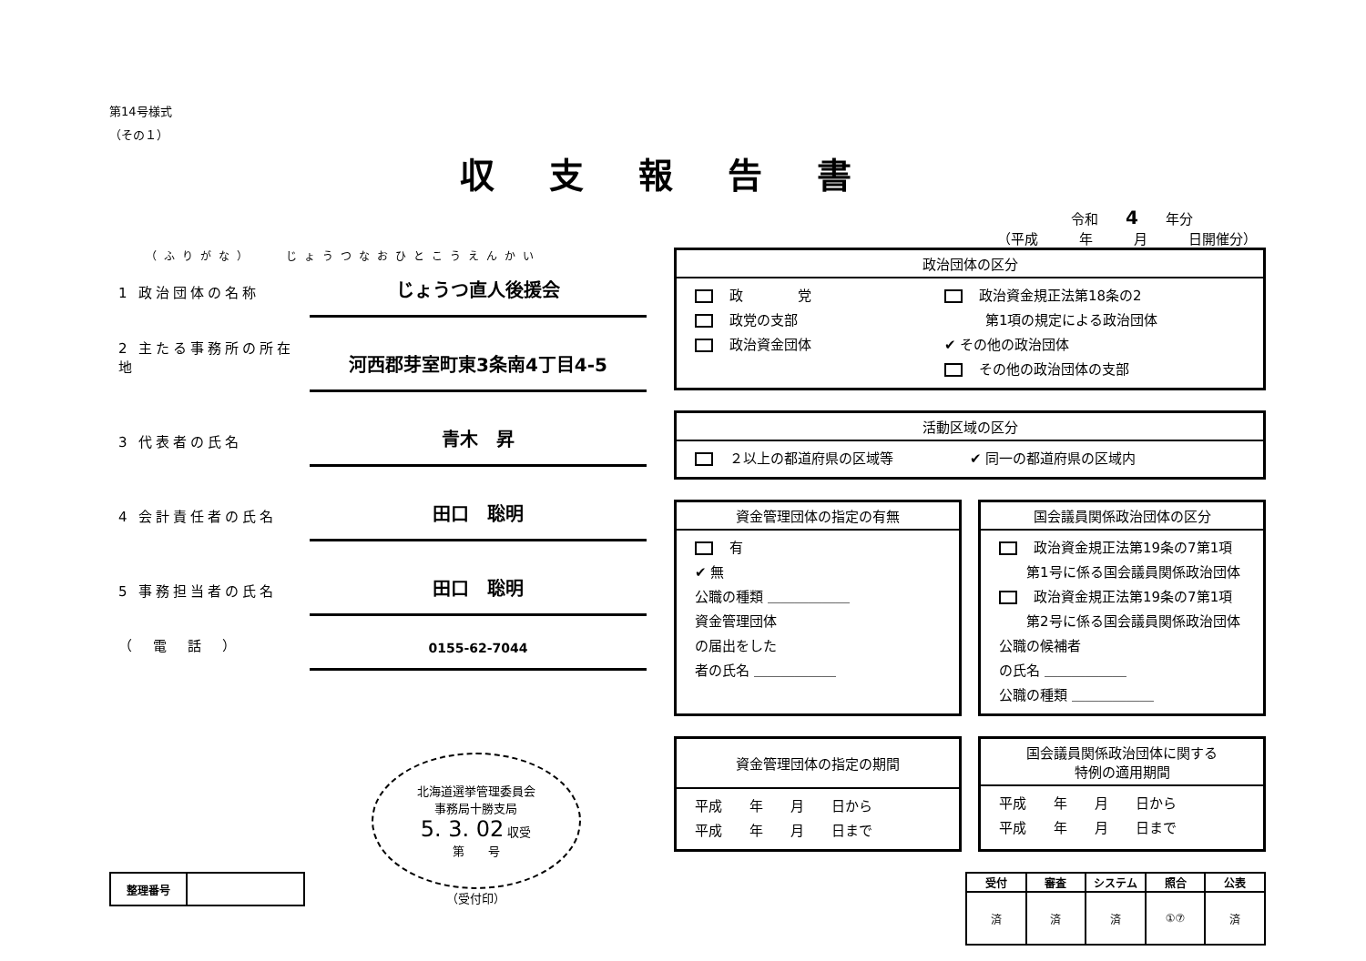第14号様式
（その１）
収支報告書
令和　　4　　年分
（平成　　　年　　　月　　　日開催分）
（ふりがな）　　じょうつなおひとこうえんかい
1 政治団体の名称
じょうつ直人後援会
2 主たる事務所の所在地
河西郡芽室町東3条南4丁目4-5
3 代表者の氏名
青木　昇
4 会計責任者の氏名
田口　聡明
5 事務担当者の氏名
田口　聡明
（　電　話　）
0155-62-7044
| 整理番号 | |
北海道選挙管理委員会
事務局十勝支局
5. 3. 02 収受
第　　号
（受付印）
政治団体の区分
政　　　　党
政党の支部
政治資金団体
政治資金規正法第18条の2
　　　第1項の規定による政治団体
✔ その他の政治団体
その他の政治団体の支部
活動区域の区分
２以上の都道府県の区域等 ✔ 同一の都道府県の区域内
資金管理団体の指定の有無
有
✔ 無
公職の種類 ＿＿＿＿＿＿
資金管理団体
の届出をした
者の氏名 ＿＿＿＿＿＿
国会議員関係政治団体の区分
政治資金規正法第19条の7第1項
　　第1号に係る国会議員関係政治団体
政治資金規正法第19条の7第1項
　　第2号に係る国会議員関係政治団体
公職の候補者
の氏名 ＿＿＿＿＿＿
公職の種類 ＿＿＿＿＿＿
資金管理団体の指定の期間
平成　　年　　月　　日から
平成　　年　　月　　日まで
国会議員関係政治団体に関する
特例の適用期間
平成　　年　　月　　日から
平成　　年　　月　　日まで
| 受付 | 審査 | システム | 照合 | 公表 |
| --- | --- | --- | --- | --- |
| 済 | 済 | 済 | ①⑦ | 済 |